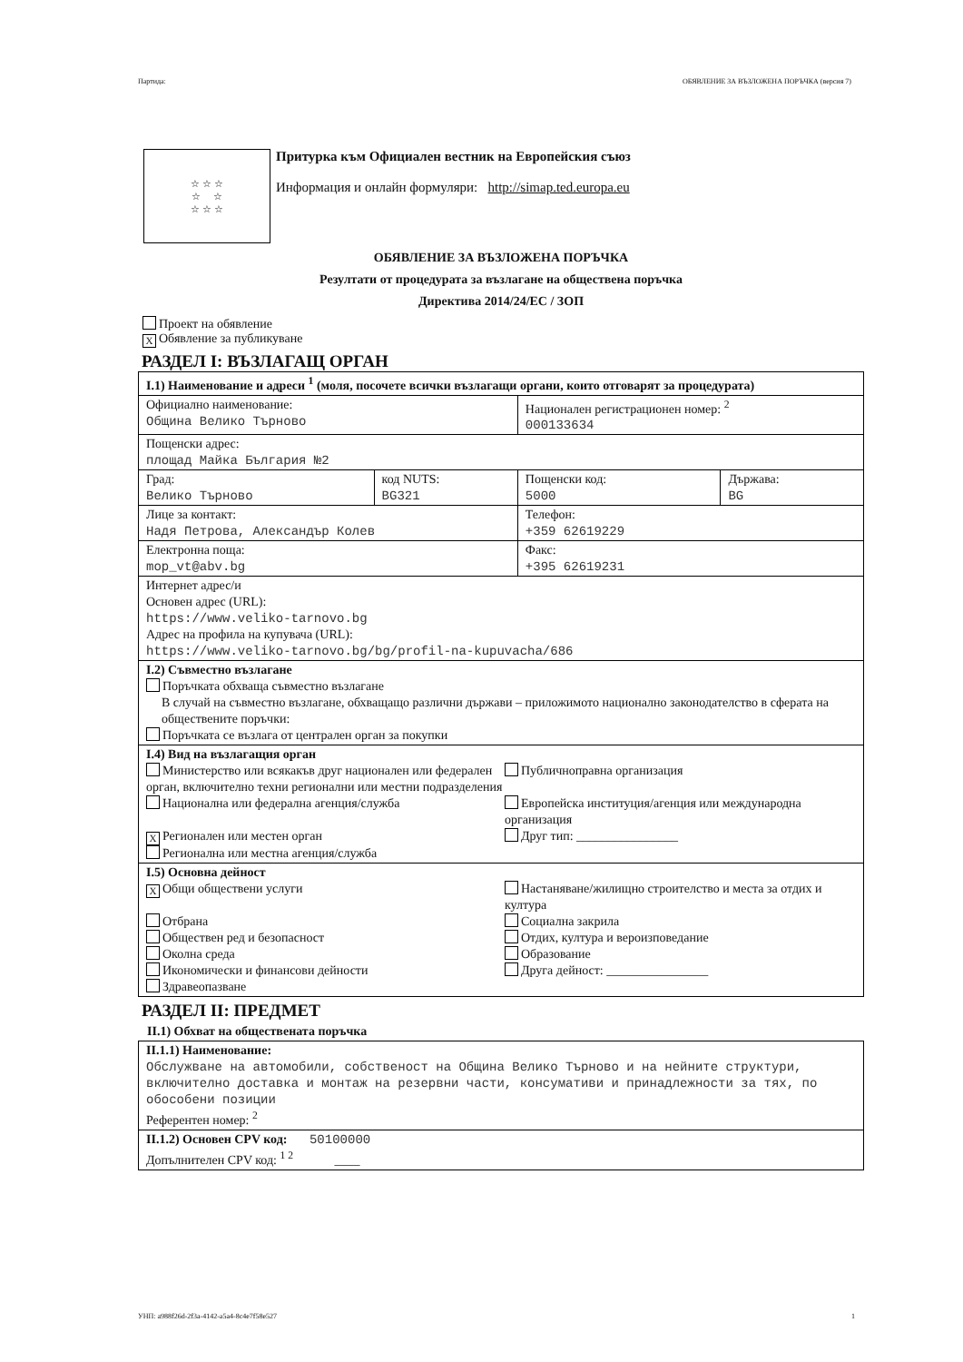Партида: ОБЯВЛЕНИЕ ЗА ВЪЗЛОЖЕНА ПОРЪЧКА (версия 7)
☆ ☆ ☆
☆ ☆
☆ ☆ ☆
Притурка към Официален вестник на Европейския съюз
Информация и онлайн формуляри: http://simap.ted.europa.eu
ОБЯВЛЕНИЕ ЗА ВЪЗЛОЖЕНА ПОРЪЧКА
Резултати от процедурата за възлагане на обществена поръчка
Директива 2014/24/ЕС / ЗОП
Проект на обявление
X Обявление за публикуване
РАЗДЕЛ I: ВЪЗЛАГАЩ ОРГАН
| I.1) Наименование и адреси <sup>1</sup> (моля, посочете всички възлагащи органи, които отговарят за процедурата) | | | |
| Официално наименование: Община Велико Търново | | Национален регистрационен номер: <sup>2</sup> 000133634 | |
| Пощенски адрес: площад Майка България №2 | | | |
| Град: Велико Търново | код NUTS: BG321 | Пощенски код: 5000 | Държава: BG |
| Лице за контакт: Надя Петрова, Александър Колев | | Телефон: +359 62619229 | |
| Електронна поща: mop_vt@abv.bg | | Факс: +395 62619231 | |
| Интернет адрес/и Основен адрес (URL): https://www.veliko-tarnovo.bg Адрес на профила на купувача (URL): https://www.veliko-tarnovo.bg/bg/profil-na-kupuvacha/686 | | | |
| I.2) Съвместно възлагане Поръчката обхваща съвместно възлагане В случай на съвместно възлагане, обхващащо различни държави – приложимото национално законодателство в сферата на обществените поръчки: Поръчката се възлага от централен орган за покупки | | | |
| I.4) Вид на възлагащия орган Министерство или всякакъв друг национален или федерален орган, включително техни регионални или местни подразделения Публичноправна организация Национална или федерална агенция/служба Европейска институция/агенция или международна организация X Регионален или местен орган Регионална или местна агенция/служба Друг тип: ________________ | | | |
| I.5) Основна дейност X Общи обществени услуги Настаняване/жилищно строителство и места за отдих и култура Отбрана Обществен ред и безопасност Околна среда Икономически и финансови дейности Здравеопазване Социална закрила Отдих, култура и вероизповедание Образование Друга дейност: ________________ | | | |
РАЗДЕЛ II: ПРЕДМЕТ
II.1) Обхват на обществената поръчка
| II.1.1) Наименование: Обслужване на автомобили, собственост на Община Велико Търново и на нейните структури, включително доставка и монтаж на резервни части, консумативи и принадлежности за тях, по обособени позиции Референтен номер: <sup>2</sup> |
| II.1.2) Основен CPV код: 50100000 Допълнителен CPV код: <sup>1 2</sup> ____ |
УНП: a988f26d-2f3a-4142-a5a4-8c4e7f58e527 1